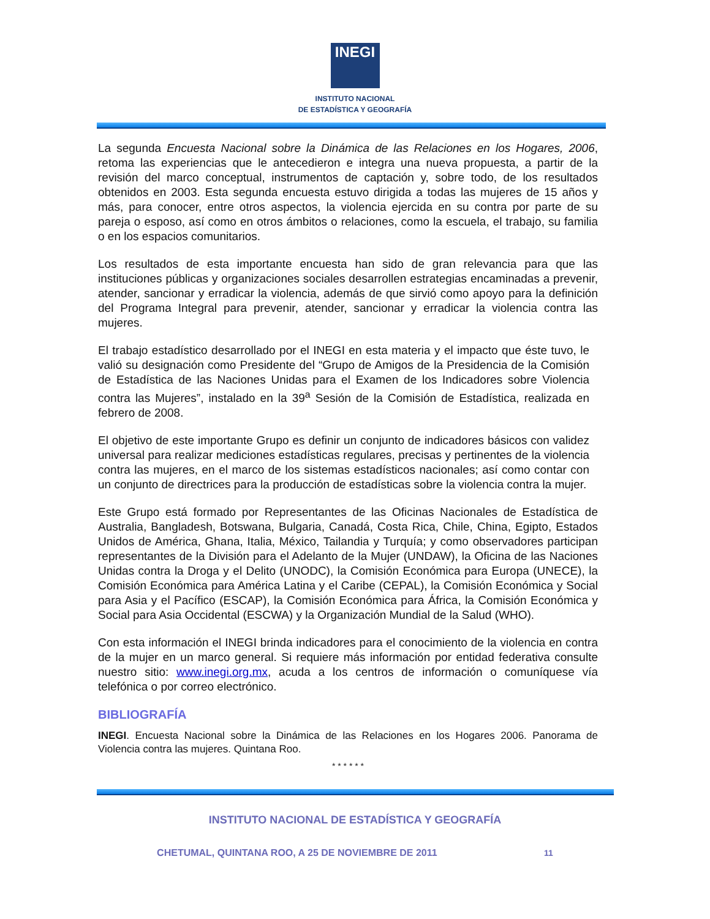INEGI
INSTITUTO NACIONAL
DE ESTADÍSTICA Y GEOGRAFÍA
La segunda Encuesta Nacional sobre la Dinámica de las Relaciones en los Hogares, 2006, retoma las experiencias que le antecedieron e integra una nueva propuesta, a partir de la revisión del marco conceptual, instrumentos de captación y, sobre todo, de los resultados obtenidos en 2003. Esta segunda encuesta estuvo dirigida a todas las mujeres de 15 años y más, para conocer, entre otros aspectos, la violencia ejercida en su contra por parte de su pareja o esposo, así como en otros ámbitos o relaciones, como la escuela, el trabajo, su familia o en los espacios comunitarios.
Los resultados de esta importante encuesta han sido de gran relevancia para que las instituciones públicas y organizaciones sociales desarrollen estrategias encaminadas a prevenir, atender, sancionar y erradicar la violencia, además de que sirvió como apoyo para la definición del Programa Integral para prevenir, atender, sancionar y erradicar la violencia contra las mujeres.
El trabajo estadístico desarrollado por el INEGI en esta materia y el impacto que éste tuvo, le valió su designación como Presidente del “Grupo de Amigos de la Presidencia de la Comisión de Estadística de las Naciones Unidas para el Examen de los Indicadores sobre Violencia contra las Mujeres”, instalado en la 39<sup>a</sup> Sesión de la Comisión de Estadística, realizada en febrero de 2008.
El objetivo de este importante Grupo es definir un conjunto de indicadores básicos con validez universal para realizar mediciones estadísticas regulares, precisas y pertinentes de la violencia contra las mujeres, en el marco de los sistemas estadísticos nacionales; así como contar con un conjunto de directrices para la producción de estadísticas sobre la violencia contra la mujer.
Este Grupo está formado por Representantes de las Oficinas Nacionales de Estadística de Australia, Bangladesh, Botswana, Bulgaria, Canadá, Costa Rica, Chile, China, Egipto, Estados Unidos de América, Ghana, Italia, México, Tailandia y Turquía; y como observadores participan representantes de la División para el Adelanto de la Mujer (UNDAW), la Oficina de las Naciones Unidas contra la Droga y el Delito (UNODC), la Comisión Económica para Europa (UNECE), la Comisión Económica para América Latina y el Caribe (CEPAL), la Comisión Económica y Social para Asia y el Pacífico (ESCAP), la Comisión Económica para África, la Comisión Económica y Social para Asia Occidental (ESCWA) y la Organización Mundial de la Salud (WHO).
Con esta información el INEGI brinda indicadores para el conocimiento de la violencia en contra de la mujer en un marco general. Si requiere más información por entidad federativa consulte nuestro sitio: www.inegi.org.mx, acuda a los centros de información o comuníquese vía telefónica o por correo electrónico.
BIBLIOGRAFÍA
INEGI. Encuesta Nacional sobre la Dinámica de las Relaciones en los Hogares 2006. Panorama de Violencia contra las mujeres. Quintana Roo.
* * * * * *
INSTITUTO NACIONAL DE ESTADÍSTICA Y GEOGRAFÍA
CHETUMAL, QUINTANA ROO, A 25 DE NOVIEMBRE DE 2011 11